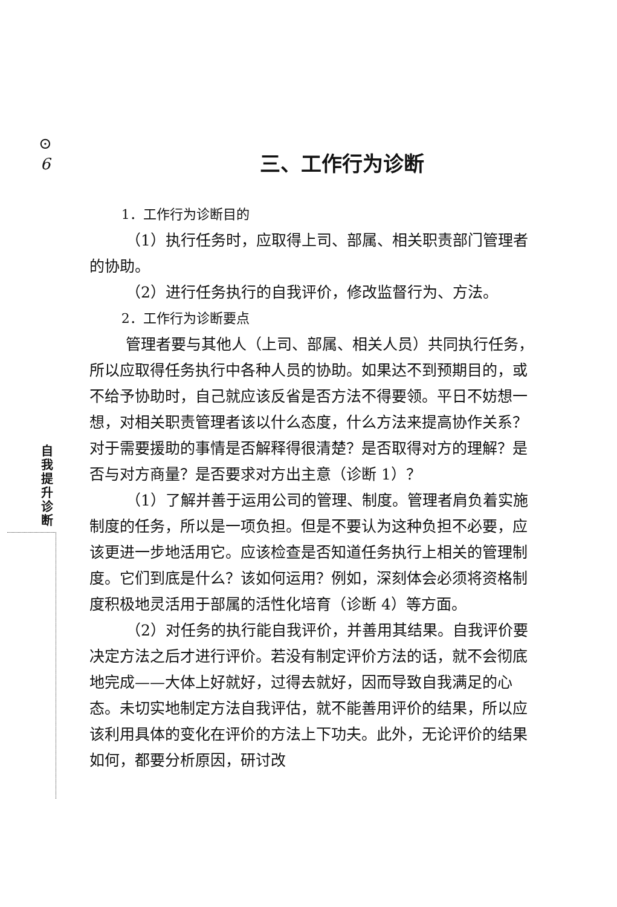⊙
6
自我提升诊断
三、工作行为诊断
1．工作行为诊断目的
（1）执行任务时，应取得上司、部属、相关职责部门管理者的协助。
（2）进行任务执行的自我评价，修改监督行为、方法。
2．工作行为诊断要点
管理者要与其他人（上司、部属、相关人员）共同执行任务，所以应取得任务执行中各种人员的协助。如果达不到预期目的，或不给予协助时，自己就应该反省是否方法不得要领。平日不妨想一想，对相关职责管理者该以什么态度，什么方法来提高协作关系？对于需要援助的事情是否解释得很清楚？是否取得对方的理解？是否与对方商量？是否要求对方出主意（诊断 1）？
（1）了解并善于运用公司的管理、制度。管理者肩负着实施制度的任务，所以是一项负担。但是不要认为这种负担不必要，应该更进一步地活用它。应该检查是否知道任务执行上相关的管理制度。它们到底是什么？该如何运用？例如，深刻体会必须将资格制度积极地灵活用于部属的活性化培育（诊断 4）等方面。
（2）对任务的执行能自我评价，并善用其结果。自我评价要决定方法之后才进行评价。若没有制定评价方法的话，就不会彻底地完成——大体上好就好，过得去就好，因而导致自我满足的心态。未切实地制定方法自我评估，就不能善用评价的结果，所以应该利用具体的变化在评价的方法上下功夫。此外，无论评价的结果如何，都要分析原因，研讨改